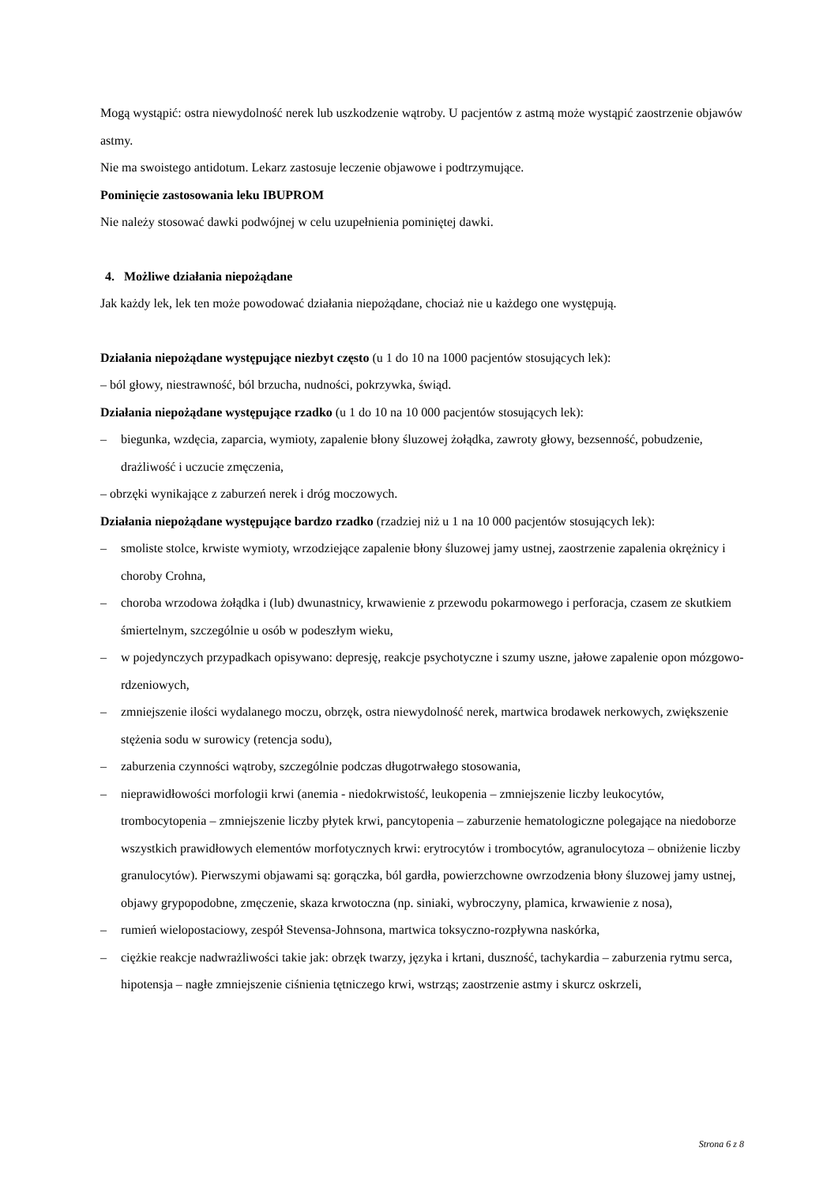Mogą wystąpić: ostra niewydolność nerek lub uszkodzenie wątroby. U pacjentów z astmą może wystąpić zaostrzenie objawów astmy.
Nie ma swoistego antidotum. Lekarz zastosuje leczenie objawowe i podtrzymujące.
Pominięcie zastosowania leku IBUPROM
Nie należy stosować dawki podwójnej w celu uzupełnienia pominiętej dawki.
4. Możliwe działania niepożądane
Jak każdy lek, lek ten może powodować działania niepożądane, chociaż nie u każdego one występują.
Działania niepożądane występujące niezbyt często (u 1 do 10 na 1000 pacjentów stosujących lek):
– ból głowy, niestrawność, ból brzucha, nudności, pokrzywka, świąd.
Działania niepożądane występujące rzadko (u 1 do 10 na 10 000 pacjentów stosujących lek):
– biegunka, wzdęcia, zaparcia, wymioty, zapalenie błony śluzowej żołądka, zawroty głowy, bezsenność, pobudzenie, drażliwość i uczucie zmęczenia,
– obrzęki wynikające z zaburzeń nerek i dróg moczowych.
Działania niepożądane występujące bardzo rzadko (rzadziej niż u 1 na 10 000 pacjentów stosujących lek):
– smoliste stolce, krwiste wymioty, wrzodziejące zapalenie błony śluzowej jamy ustnej, zaostrzenie zapalenia okrężnicy i choroby Crohna,
– choroba wrzodowa żołądka i (lub) dwunastnicy, krwawienie z przewodu pokarmowego i perforacja, czasem ze skutkiem śmiertelnym, szczególnie u osób w podeszłym wieku,
– w pojedynczych przypadkach opisywano: depresję, reakcje psychotyczne i szumy uszne, jałowe zapalenie opon mózgowo-rdzeniowych,
– zmniejszenie ilości wydalanego moczu, obrzęk, ostra niewydolność nerek, martwica brodawek nerkowych, zwiększenie stężenia sodu w surowicy (retencja sodu),
– zaburzenia czynności wątroby, szczególnie podczas długotrwałego stosowania,
– nieprawidłowości morfologii krwi (anemia - niedokrwistość, leukopenia – zmniejszenie liczby leukocytów, trombocytopenia – zmniejszenie liczby płytek krwi, pancytopenia – zaburzenie hematologiczne polegające na niedoborze wszystkich prawidłowych elementów morfotycznych krwi: erytrocytów i trombocytów, agranulocytoza – obniżenie liczby granulocytów). Pierwszymi objawami są: gorączka, ból gardła, powierzchowne owrzodzenia błony śluzowej jamy ustnej, objawy grypopodobne, zmęczenie, skaza krwotoczna (np. siniaki, wybroczyny, plamica, krwawienie z nosa),
– rumień wielopostaciowy, zespół Stevensa-Johnsona, martwica toksyczno-rozpływna naskórka,
– ciężkie reakcje nadwrażliwości takie jak: obrzęk twarzy, języka i krtani, duszność, tachykardia – zaburzenia rytmu serca, hipotensja – nagłe zmniejszenie ciśnienia tętniczego krwi, wstrząs; zaostrzenie astmy i skurcz oskrzeli,
Strona 6 z 8